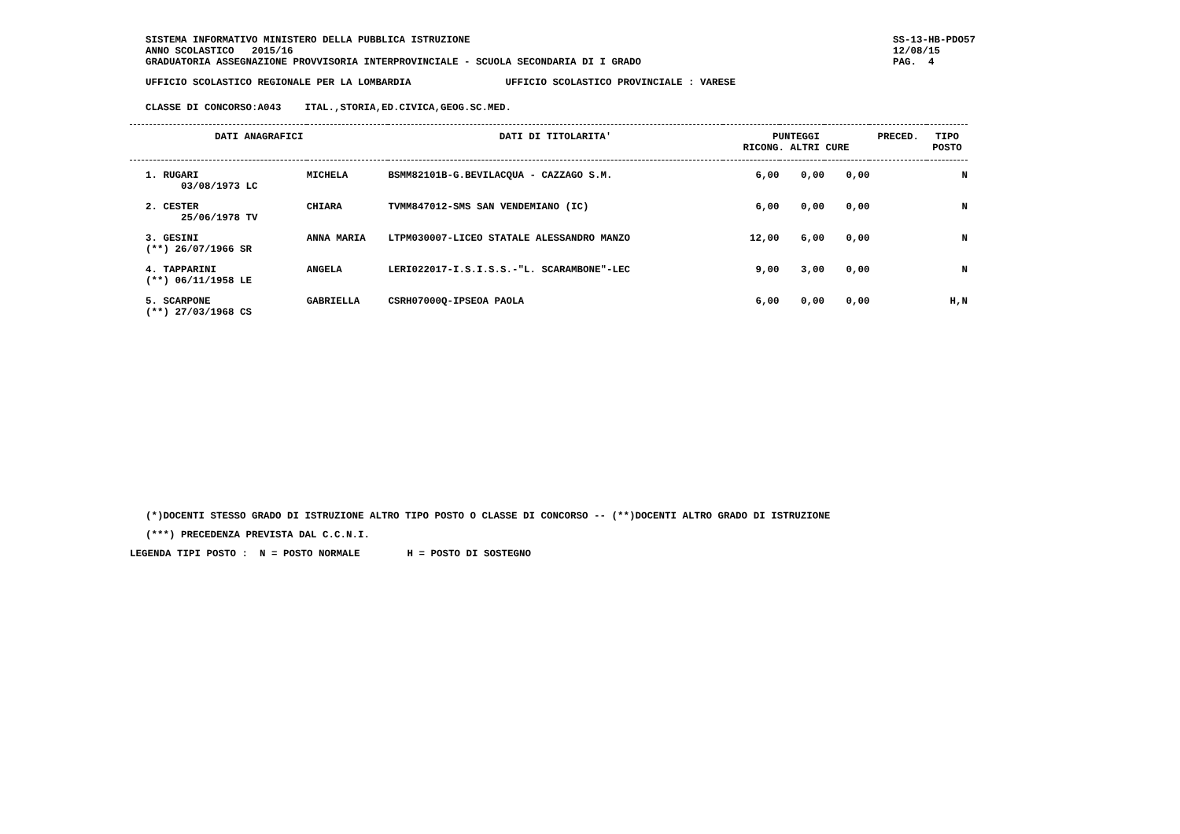SISTEMA INFORMATIVO MINISTERO DELLA PUBBLICA ISTRUZIONE
ANNO SCOLASTICO   2015/16
GRADUATORIA ASSEGNAZIONE PROVVISORIA INTERPROVINCIALE - SCUOLA SECONDARIA DI I GRADO
SS-13-HB-PDO57
12/08/15
PAG.  4
UFFICIO SCOLASTICO REGIONALE PER LA LOMBARDIA                UFFICIO SCOLASTICO PROVINCIALE : VARESE
CLASSE DI CONCORSO:A043    ITAL.,STORIA,ED.CIVICA,GEOG.SC.MED.
| DATI ANAGRAFICI | | | DATI DI TITOLARITA' | PUNTEGGI RICONG. ALTRI CURE | | | PRECED. | TIPO POSTO |
| --- | --- | --- | --- | --- | --- | --- | --- | --- |
| 1. RUGARI 03/08/1973 LC | MICHELA | | BSMM82101B-G.BEVILACQUA - CAZZAGO S.M. | 6,00 | 0,00 | 0,00 | | N |
| 2. CESTER 25/06/1978 TV | CHIARA | | TVMM847012-SMS SAN VENDEMIANO (IC) | 6,00 | 0,00 | 0,00 | | N |
| 3. GESINI (**) 26/07/1966 SR | ANNA MARIA | | LTPM030007-LICEO STATALE ALESSANDRO MANZO | 12,00 | 6,00 | 0,00 | | N |
| 4. TAPPARINI (**) 06/11/1958 LE | ANGELA | | LERI022017-I.S.I.S.S.-"L. SCARAMBONE"-LEC | 9,00 | 3,00 | 0,00 | | N |
| 5. SCARPONE (**) 27/03/1968 CS | GABRIELLA | | CSRH07000Q-IPSEOA PAOLA | 6,00 | 0,00 | 0,00 | | H,N |
(*)DOCENTI STESSO GRADO DI ISTRUZIONE ALTRO TIPO POSTO O CLASSE DI CONCORSO -- (**)DOCENTI ALTRO GRADO DI ISTRUZIONE
(***) PRECEDENZA PREVISTA DAL C.C.N.I.
LEGENDA TIPI POSTO :  N = POSTO NORMALE        H = POSTO DI SOSTEGNO